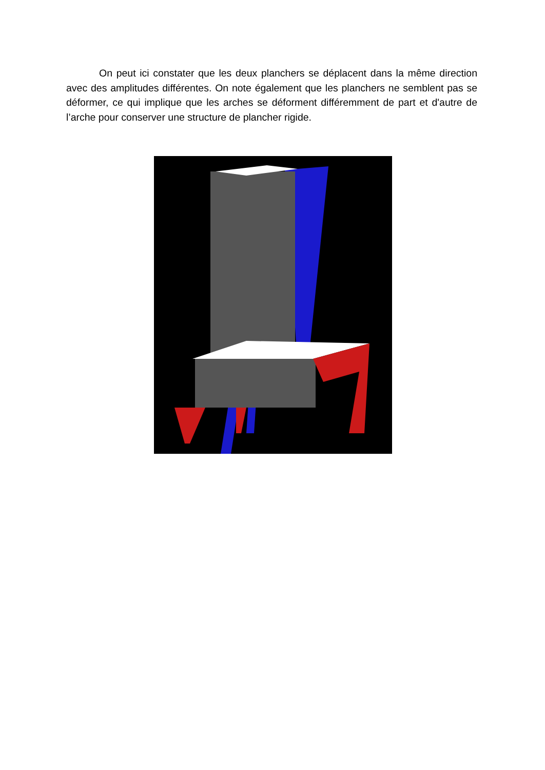On peut ici constater que les deux planchers se déplacent dans la même direction avec des amplitudes différentes. On note également que les planchers ne semblent pas se déformer, ce qui implique que les arches se déforment différemment de part et d'autre de l’arche pour conserver une structure de plancher rigide.